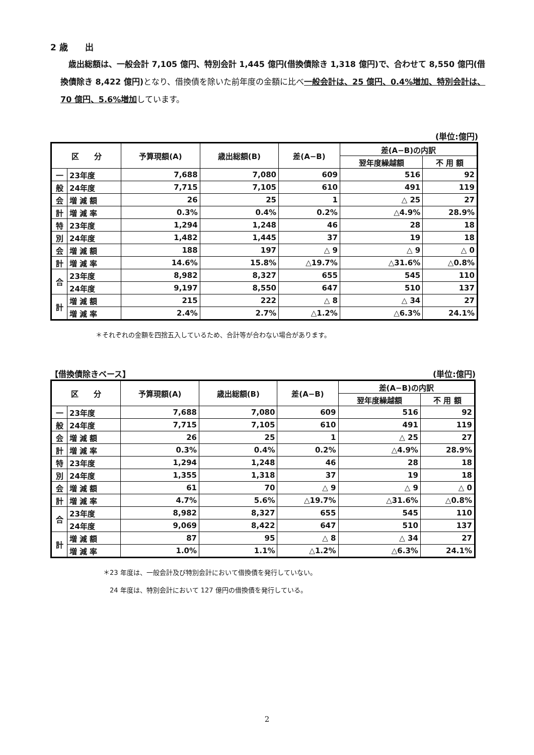2 歳　　出
　歳出総額は、一般会計 7,105 億円、特別会計 1,445 億円(借換債除き 1,318 億円)で、合わせて 8,550 億円(借換債除き 8,422 億円) となり、借換債を除いた前年度の金額に比べ一般会計は、25 億円、0.4%増加、特別会計は、70 億円、5.6%増加しています。
(単位:億円)
| 区 分 | | 予算現額(A) | 歳出総額(B) | 差(A−B) | 差(A−B)の内訳 | |
| --- | --- | --- | --- | --- | --- | --- |
| | | | | | 翌年度繰越額 | 不 用 額 |
| 一 | 23年度 | 7,688 | 7,080 | 609 | 516 | 92 |
| 般 | 24年度 | 7,715 | 7,105 | 610 | 491 | 119 |
| 会 | 増 減 額 | 26 | 25 | 1 | △ 25 | 27 |
| 計 | 増 減 率 | 0.3% | 0.4% | 0.2% | △4.9% | 28.9% |
| 特 | 23年度 | 1,294 | 1,248 | 46 | 28 | 18 |
| 別 | 24年度 | 1,482 | 1,445 | 37 | 19 | 18 |
| 会 | 増 減 額 | 188 | 197 | △ 9 | △ 9 | △ 0 |
| 計 | 増 減 率 | 14.6% | 15.8% | △19.7% | △31.6% | △0.8% |
| 合 | 23年度 | 8,982 | 8,327 | 655 | 545 | 110 |
| | 24年度 | 9,197 | 8,550 | 647 | 510 | 137 |
| 計 | 増 減 額 | 215 | 222 | △ 8 | △ 34 | 27 |
| | 増 減 率 | 2.4% | 2.7% | △1.2% | △6.3% | 24.1% |
＊それぞれの金額を四捨五入しているため、合計等が合わない場合があります。
【借換債除きベース】 (単位:億円)
| 区 分 | | 予算現額(A) | 歳出総額(B) | 差(A−B) | 差(A−B)の内訳 | |
| --- | --- | --- | --- | --- | --- | --- |
| | | | | | 翌年度繰越額 | 不 用 額 |
| 一 | 23年度 | 7,688 | 7,080 | 609 | 516 | 92 |
| 般 | 24年度 | 7,715 | 7,105 | 610 | 491 | 119 |
| 会 | 増 減 額 | 26 | 25 | 1 | △ 25 | 27 |
| 計 | 増 減 率 | 0.3% | 0.4% | 0.2% | △4.9% | 28.9% |
| 特 | 23年度 | 1,294 | 1,248 | 46 | 28 | 18 |
| 別 | 24年度 | 1,355 | 1,318 | 37 | 19 | 18 |
| 会 | 増 減 額 | 61 | 70 | △ 9 | △ 9 | △ 0 |
| 計 | 増 減 率 | 4.7% | 5.6% | △19.7% | △31.6% | △0.8% |
| 合 | 23年度 | 8,982 | 8,327 | 655 | 545 | 110 |
| | 24年度 | 9,069 | 8,422 | 647 | 510 | 137 |
| 計 | 増 減 額 | 87 | 95 | △ 8 | △ 34 | 27 |
| | 増 減 率 | 1.0% | 1.1% | △1.2% | △6.3% | 24.1% |
＊23 年度は、一般会計及び特別会計において借換債を発行していない。
24 年度は、特別会計において 127 億円の借換債を発行している。
2